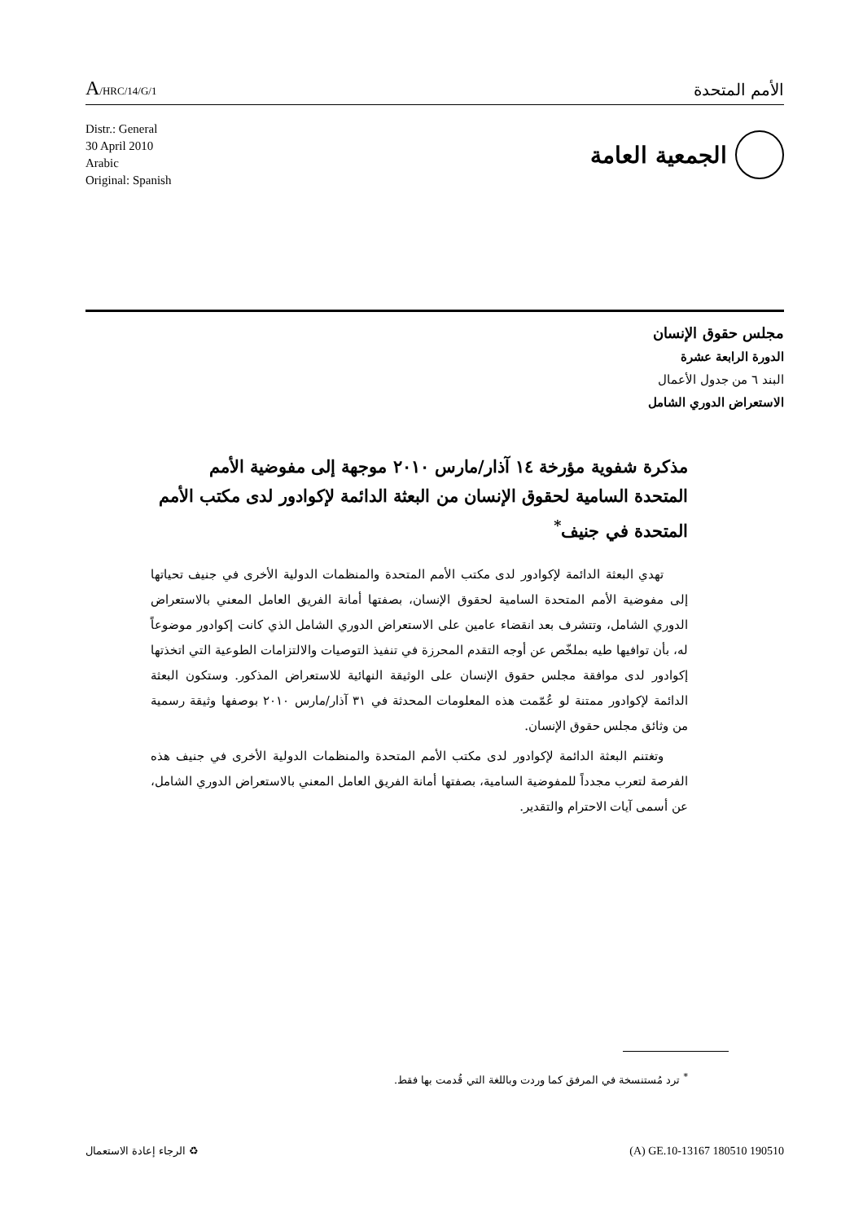A/HRC/14/G/1
الأمم المتحدة
Distr.: General
30 April 2010
Arabic
Original: Spanish
الجمعية العامة
مجلس حقوق الإنسان
الدورة الرابعة عشرة
البند ٦ من جدول الأعمال
الاستعراض الدوري الشامل
مذكرة شفوية مؤرخة ١٤ آذار/مارس ٢٠١٠ موجهة إلى مفوضية الأمم المتحدة السامية لحقوق الإنسان من البعثة الدائمة لإكوادور لدى مكتب الأمم المتحدة في جنيف<sup>*</sup>
تهدي البعثة الدائمة لإكوادور لدى مكتب الأمم المتحدة والمنظمات الدولية الأخرى في جنيف تحياتها إلى مفوضية الأمم المتحدة السامية لحقوق الإنسان، بصفتها أمانة الفريق العامل المعني بالاستعراض الدوري الشامل، وتتشرف بعد انقضاء عامين على الاستعراض الدوري الشامل الذي كانت إكوادور موضوعاً له، بأن توافيها طيه بملخّص عن أوجه التقدم المحرزة في تنفيذ التوصيات والالتزامات الطوعية التي اتخذتها إكوادور لدى موافقة مجلس حقوق الإنسان على الوثيقة النهائية للاستعراض المذكور. وستكون البعثة الدائمة لإكوادور ممتنة لو عُمّمت هذه المعلومات المحدثة في ٣١ آذار/مارس ٢٠١٠ بوصفها وثيقة رسمية من وثائق مجلس حقوق الإنسان.
وتغتنم البعثة الدائمة لإكوادور لدى مكتب الأمم المتحدة والمنظمات الدولية الأخرى في جنيف هذه الفرصة لتعرب مجدداً للمفوضية السامية، بصفتها أمانة الفريق العامل المعني بالاستعراض الدوري الشامل، عن أسمى آيات الاحترام والتقدير.
<sup>*</sup> ترد مُستنسخة في المرفق كما وردت وباللغة التي قُدمت بها فقط.
الرجاء إعادة الاستعمال ♻ (A) GE.10-13167 180510 190510